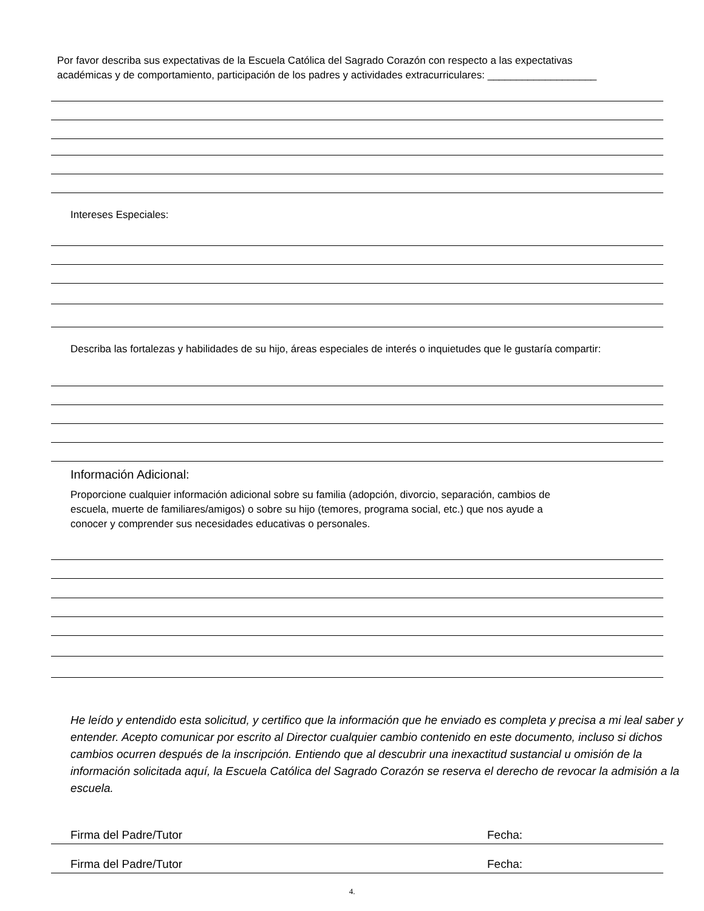Por favor describa sus expectativas de la Escuela Católica del Sagrado Corazón con respecto a las expectativas
académicas y de comportamiento, participación de los padres y actividades extracurriculares: ___________________
Intereses Especiales:
Describa las fortalezas y habilidades de su hijo, áreas especiales de interés o inquietudes que le gustaría compartir:
Información Adicional:
Proporcione cualquier información adicional sobre su familia (adopción, divorcio, separación, cambios de
escuela, muerte de familiares/amigos) o sobre su hijo (temores, programa social, etc.) que nos ayude a
conocer y comprender sus necesidades educativas o personales.
He leído y entendido esta solicitud, y certifico que la información que he enviado es completa y precisa a mi leal saber y entender. Acepto comunicar por escrito al Director cualquier cambio contenido en este documento, incluso si dichos cambios ocurren después de la inscripción. Entiendo que al descubrir una inexactitud sustancial u omisión de la información solicitada aquí, la Escuela Católica del Sagrado Corazón se reserva el derecho de revocar la admisión a la escuela.
Firma del Padre/Tutor Fecha:
Firma del Padre/Tutor Fecha:
4.